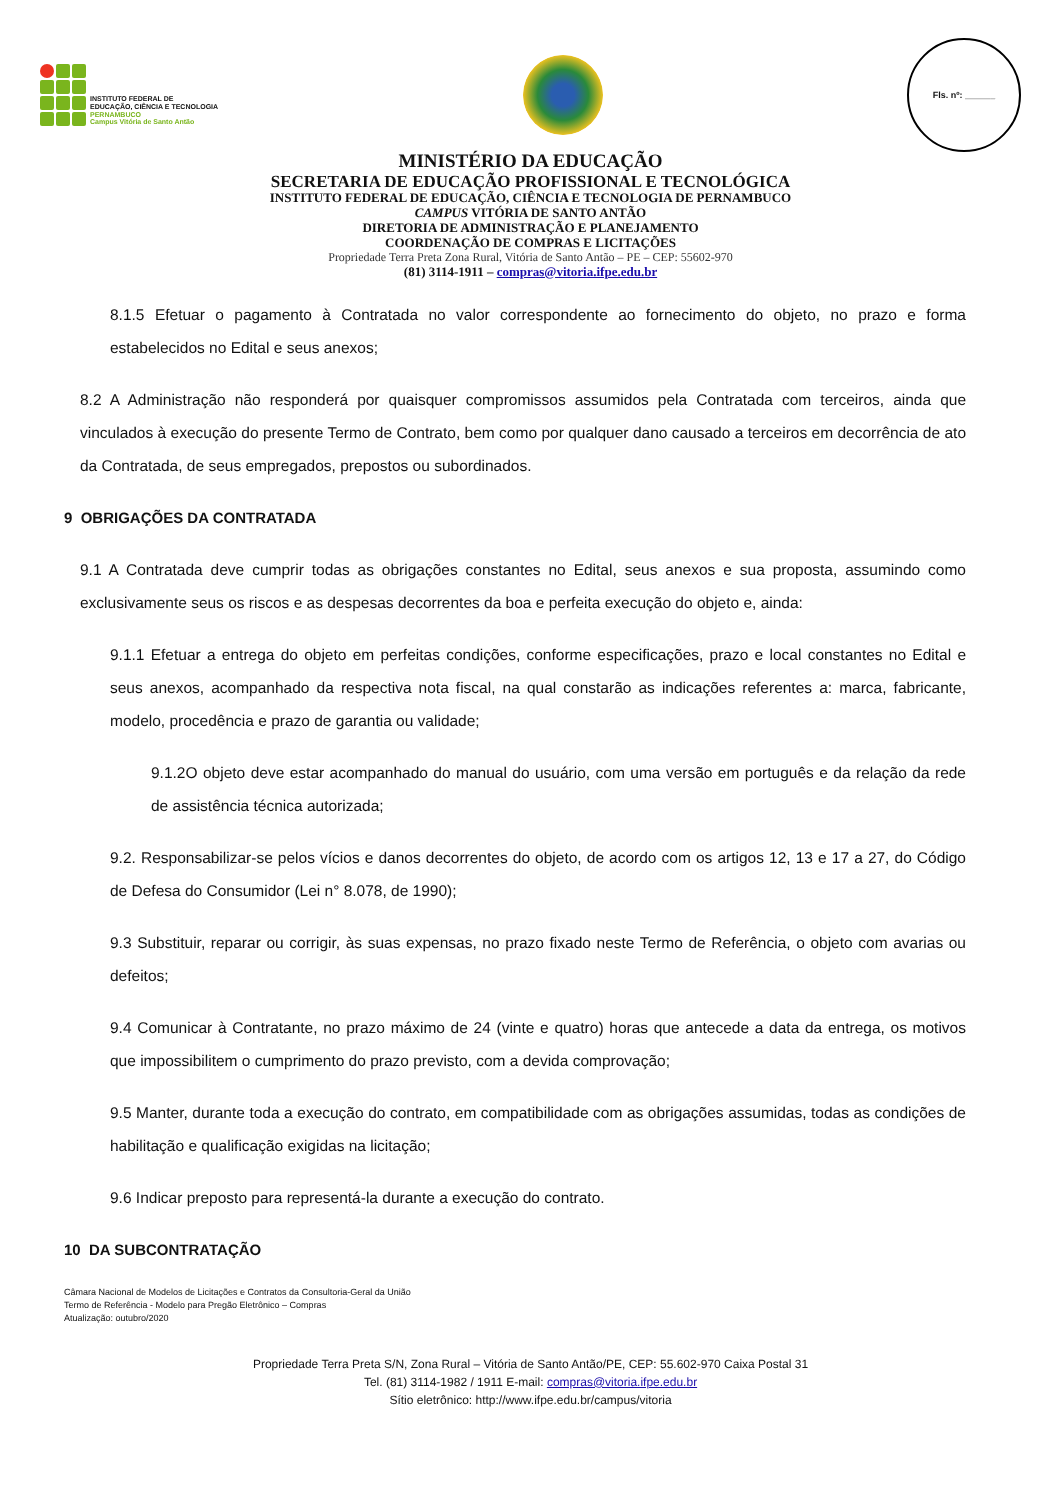INSTITUTO FEDERAL DE
EDUCAÇÃO, CIÊNCIA E TECNOLOGIA
PERNAMBUCO
Campus Vitória de Santo Antão
Fls. nº: ______
MINISTÉRIO DA EDUCAÇÃO
SECRETARIA DE EDUCAÇÃO PROFISSIONAL E TECNOLÓGICA
INSTITUTO FEDERAL DE EDUCAÇÃO, CIÊNCIA E TECNOLOGIA DE PERNAMBUCO
CAMPUS VITÓRIA DE SANTO ANTÃO
DIRETORIA DE ADMINISTRAÇÃO E PLANEJAMENTO
COORDENAÇÃO DE COMPRAS E LICITAÇÕES
Propriedade Terra Preta Zona Rural, Vitória de Santo Antão – PE – CEP: 55602-970
(81) 3114-1911 – compras@vitoria.ifpe.edu.br
8.1.5 Efetuar o pagamento à Contratada no valor correspondente ao fornecimento do objeto, no prazo e forma estabelecidos no Edital e seus anexos;
8.2 A Administração não responderá por quaisquer compromissos assumidos pela Contratada com terceiros, ainda que vinculados à execução do presente Termo de Contrato, bem como por qualquer dano causado a terceiros em decorrência de ato da Contratada, de seus empregados, prepostos ou subordinados.
9 OBRIGAÇÕES DA CONTRATADA
9.1 A Contratada deve cumprir todas as obrigações constantes no Edital, seus anexos e sua proposta, assumindo como exclusivamente seus os riscos e as despesas decorrentes da boa e perfeita execução do objeto e, ainda:
9.1.1 Efetuar a entrega do objeto em perfeitas condições, conforme especificações, prazo e local constantes no Edital e seus anexos, acompanhado da respectiva nota fiscal, na qual constarão as indicações referentes a: marca, fabricante, modelo, procedência e prazo de garantia ou validade;
9.1.2O objeto deve estar acompanhado do manual do usuário, com uma versão em português e da relação da rede de assistência técnica autorizada;
9.2. Responsabilizar-se pelos vícios e danos decorrentes do objeto, de acordo com os artigos 12, 13 e 17 a 27, do Código de Defesa do Consumidor (Lei n° 8.078, de 1990);
9.3 Substituir, reparar ou corrigir, às suas expensas, no prazo fixado neste Termo de Referência, o objeto com avarias ou defeitos;
9.4 Comunicar à Contratante, no prazo máximo de 24 (vinte e quatro) horas que antecede a data da entrega, os motivos que impossibilitem o cumprimento do prazo previsto, com a devida comprovação;
9.5 Manter, durante toda a execução do contrato, em compatibilidade com as obrigações assumidas, todas as condições de habilitação e qualificação exigidas na licitação;
9.6 Indicar preposto para representá-la durante a execução do contrato.
10 DA SUBCONTRATAÇÃO
Câmara Nacional de Modelos de Licitações e Contratos da Consultoria-Geral da União
Termo de Referência - Modelo para Pregão Eletrônico – Compras
Atualização: outubro/2020
Propriedade Terra Preta S/N, Zona Rural – Vitória de Santo Antão/PE, CEP: 55.602-970 Caixa Postal 31
Tel. (81) 3114-1982 / 1911 E-mail: compras@vitoria.ifpe.edu.br
Sítio eletrônico: http://www.ifpe.edu.br/campus/vitoria